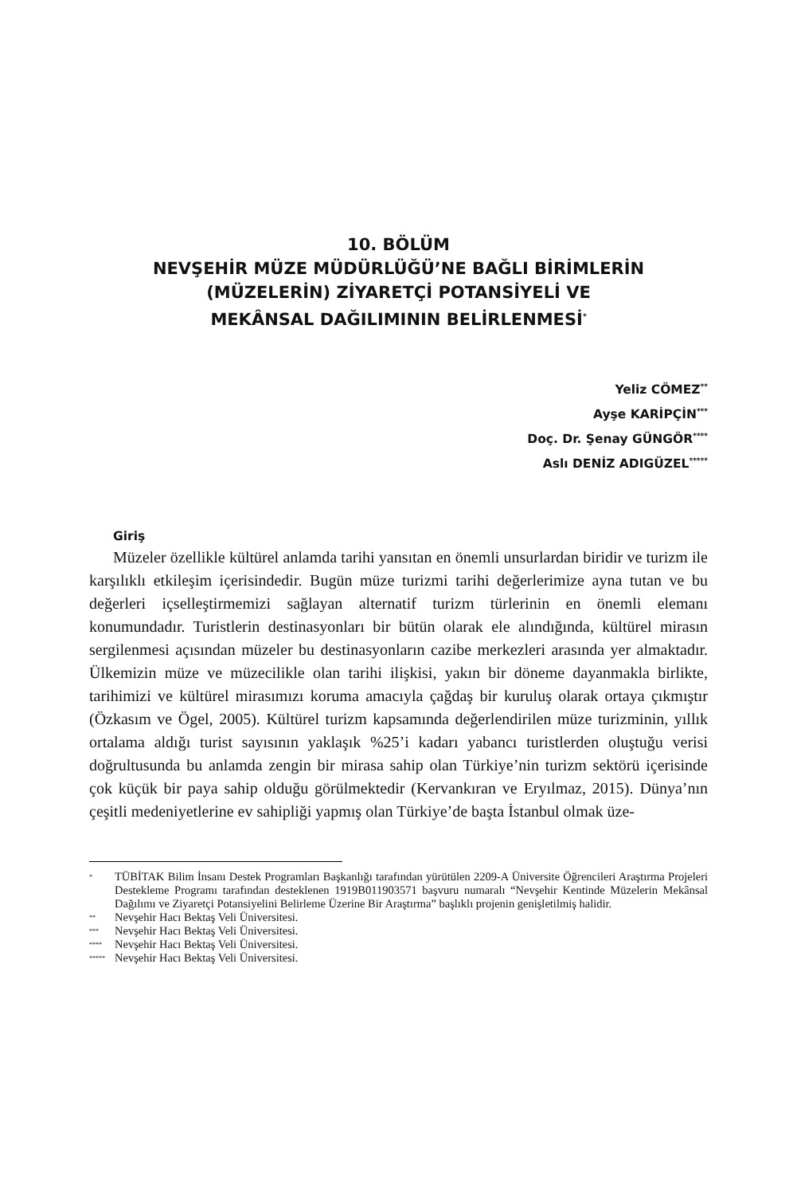10. BÖLÜM
NEVŞEHİR MÜZE MÜDÜRLÜĞÜ’NE BAĞLI BİRİMLERİN
(MÜZELERİN) ZİYARETÇİ POTANSİYELİ VE
MEKÂNSAL DAĞILIMININ BELİRLENMESİ<sup>*</sup>
Yeliz CÖMEZ<sup>**</sup>
Ayşe KARİPÇİN<sup>***</sup>
Doç. Dr. Şenay GÜNGÖR<sup>****</sup>
Aslı DENİZ ADIGÜZEL<sup>*****</sup>
Giriş
Müzeler özellikle kültürel anlamda tarihi yansıtan en önemli unsurlardan biridir ve turizm ile karşılıklı etkileşim içerisindedir. Bugün müze turizmi tarihi değerlerimize ayna tutan ve bu değerleri içselleştirmemizi sağlayan alternatif turizm türlerinin en önemli elemanı konumundadır. Turistlerin destinasyonları bir bütün olarak ele alındığında, kültürel mirasın sergilenmesi açısından müzeler bu destinasyonların cazibe merkezleri arasında yer almaktadır. Ülkemizin müze ve müzecilikle olan tarihi ilişkisi, yakın bir döneme dayanmakla birlikte, tarihimizi ve kültürel mirasımızı koruma amacıyla çağdaş bir kuruluş olarak ortaya çıkmıştır (Özkasım ve Ögel, 2005). Kültürel turizm kapsamında değerlendirilen müze turizminin, yıllık ortalama aldığı turist sayısının yaklaşık %25’i kadarı yabancı turistlerden oluştuğu verisi doğrultusunda bu anlamda zengin bir mirasa sahip olan Türkiye’nin turizm sektörü içerisinde çok küçük bir paya sahip olduğu görülmektedir (Kervankıran ve Eryılmaz, 2015). Dünya’nın çeşitli medeniyetlerine ev sahipliği yapmış olan Türkiye’de başta İstanbul olmak üze-
* TÜBİTAK Bilim İnsanı Destek Programları Başkanlığı tarafından yürütülen 2209-A Üniversite Öğrencileri Araştırma Projeleri Destekleme Programı tarafından desteklenen 1919B011903571 başvuru numaralı “Nevşehir Kentinde Müzelerin Mekânsal Dağılımı ve Ziyaretçi Potansiyelini Belirleme Üzerine Bir Araştırma” başlıklı projenin genişletilmiş halidir.
** Nevşehir Hacı Bektaş Veli Üniversitesi.
*** Nevşehir Hacı Bektaş Veli Üniversitesi.
**** Nevşehir Hacı Bektaş Veli Üniversitesi.
***** Nevşehir Hacı Bektaş Veli Üniversitesi.